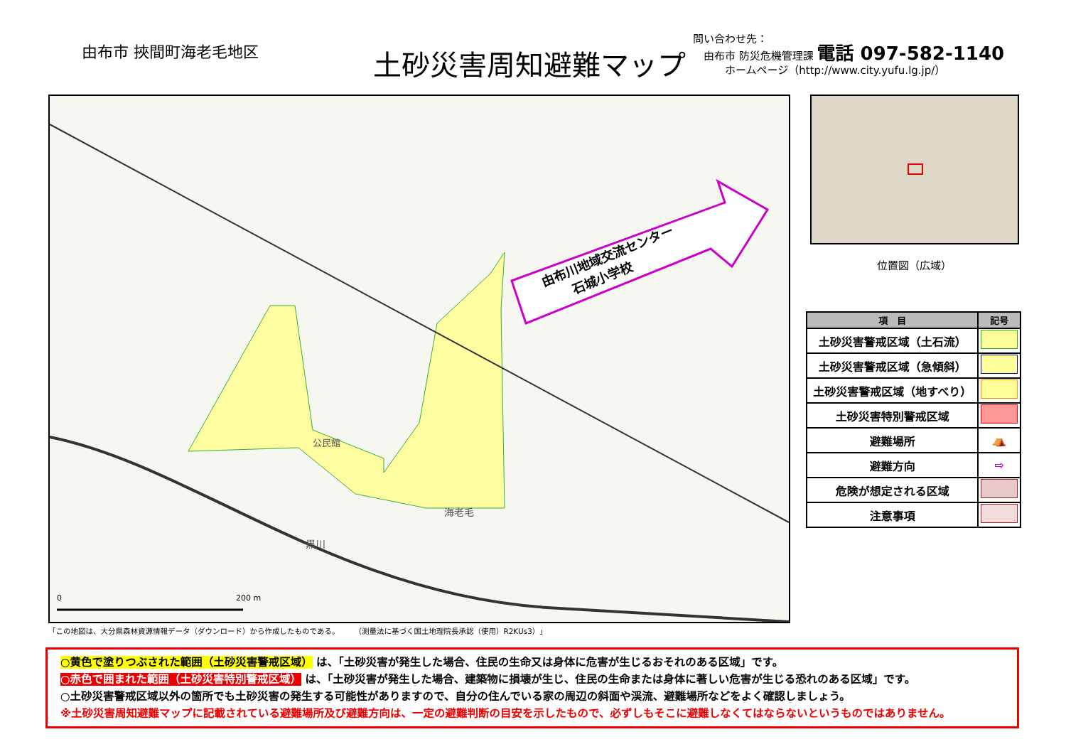由布市 挾間町海老毛地区
土砂災害周知避難マップ
問い合わせ先：
　由布市 防災危機管理課 電話 097-582-1140
　　　ホームページ（http://www.city.yufu.lg.jp/）
0
200 m
由布川地域交流センター
　　石城小学校
公民館
海老毛
黒川
位置図（広域）
| 項 目 | 記号 |
| --- | --- |
| 土砂災害警戒区域（土石流） | |
| 土砂災害警戒区域（急傾斜） | |
| 土砂災害警戒区域（地すべり） | |
| 土砂災害特別警戒区域 | |
| 避難場所 | ⛺ |
| 避難方向 | ⇨ |
| 危険が想定される区域 | |
| 注意事項 | |
「この地図は、大分県森林資源情報データ（ダウンロード）から作成したものである。　　　（測量法に基づく国土地理院長承認（使用）R2KUs3）」
○黄色で塗りつぶされた範囲（土砂災害警戒区域） は、「土砂災害が発生した場合、住民の生命又は身体に危害が生じるおそれのある区域」です。
○赤色で囲まれた範囲（土砂災害特別警戒区域） は、「土砂災害が発生した場合、建築物に損壊が生じ、住民の生命または身体に著しい危害が生じる恐れのある区域」です。
○土砂災害警戒区域以外の箇所でも土砂災害の発生する可能性がありますので、自分の住んでいる家の周辺の斜面や渓流、避難場所などをよく確認しましょう。
※土砂災害周知避難マップに記載されている避難場所及び避難方向は、一定の避難判断の目安を示したもので、必ずしもそこに避難しなくてはならないというものではありません。